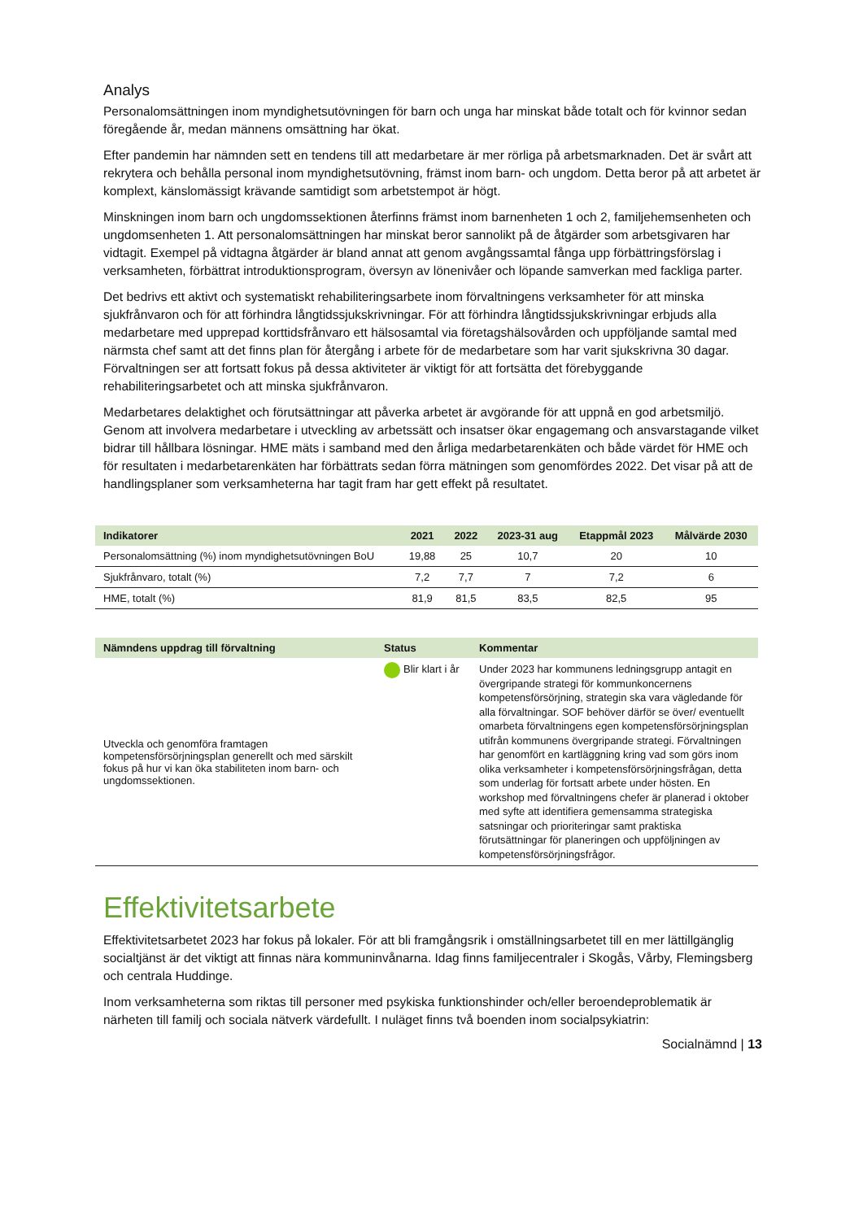Analys
Personalomsättningen inom myndighetsutövningen för barn och unga har minskat både totalt och för kvinnor sedan föregående år, medan männens omsättning har ökat.
Efter pandemin har nämnden sett en tendens till att medarbetare är mer rörliga på arbetsmarknaden. Det är svårt att rekrytera och behålla personal inom myndighetsutövning, främst inom barn- och ungdom. Detta beror på att arbetet är komplext, känslomässigt krävande samtidigt som arbetstempot är högt.
Minskningen inom barn och ungdomssektionen återfinns främst inom barnenheten 1 och 2, familjehemsenheten och ungdomsenheten 1. Att personalomsättningen har minskat beror sannolikt på de åtgärder som arbetsgivaren har vidtagit. Exempel på vidtagna åtgärder är bland annat att genom avgångssamtal fånga upp förbättringsförslag i verksamheten, förbättrat introduktionsprogram, översyn av lönenivåer och löpande samverkan med fackliga parter.
Det bedrivs ett aktivt och systematiskt rehabiliteringsarbete inom förvaltningens verksamheter för att minska sjukfrånvaron och för att förhindra långtidssjukskrivningar. För att förhindra långtidssjukskrivningar erbjuds alla medarbetare med upprepad korttidsfrånvaro ett hälsosamtal via företagshälsovården och uppföljande samtal med närmsta chef samt att det finns plan för återgång i arbete för de medarbetare som har varit sjukskrivna 30 dagar. Förvaltningen ser att fortsatt fokus på dessa aktiviteter är viktigt för att fortsätta det förebyggande rehabiliteringsarbetet och att minska sjukfrånvaron.
Medarbetares delaktighet och förutsättningar att påverka arbetet är avgörande för att uppnå en god arbetsmiljö. Genom att involvera medarbetare i utveckling av arbetssätt och insatser ökar engagemang och ansvarstagande vilket bidrar till hållbara lösningar. HME mäts i samband med den årliga medarbetarenkäten och både värdet för HME och för resultaten i medarbetarenkäten har förbättrats sedan förra mätningen som genomfördes 2022. Det visar på att de handlingsplaner som verksamheterna har tagit fram har gett effekt på resultatet.
| Indikatorer | 2021 | 2022 | 2023-31 aug | Etappmål 2023 | Målvärde 2030 |
| --- | --- | --- | --- | --- | --- |
| Personalomsättning (%) inom myndighetsutövningen BoU | 19,88 | 25 | 10,7 | 20 | 10 |
| Sjukfrånvaro, totalt (%) | 7,2 | 7,7 | 7 | 7,2 | 6 |
| HME, totalt (%) | 81,9 | 81,5 | 83,5 | 82,5 | 95 |
| Nämndens uppdrag till förvaltning | Status | Kommentar |
| --- | --- | --- |
| Utveckla och genomföra framtagen kompetensförsörjningsplan generellt och med särskilt fokus på hur vi kan öka stabiliteten inom barn- och ungdomssektionen. | Blir klart i år | Under 2023 har kommunens ledningsgrupp antagit en övergripande strategi för kommunkoncernens kompetensförsörjning, strategin ska vara vägledande för alla förvaltningar. SOF behöver därför se över/ eventuellt omarbeta förvaltningens egen kompetensförsörjningsplan utifrån kommunens övergripande strategi. Förvaltningen har genomfört en kartläggning kring vad som görs inom olika verksamheter i kompetensförsörjningsfrågan, detta som underlag för fortsatt arbete under hösten. En workshop med förvaltningens chefer är planerad i oktober med syfte att identifiera gemensamma strategiska satsningar och prioriteringar samt praktiska förutsättningar för planeringen och uppföljningen av kompetensförsörjningsfrågor. |
Effektivitetsarbete
Effektivitetsarbetet 2023 har fokus på lokaler. För att bli framgångsrik i omställningsarbetet till en mer lättillgänglig socialtjänst är det viktigt att finnas nära kommuninvånarna. Idag finns familjecentraler i Skogås, Vårby, Flemingsberg och centrala Huddinge.
Inom verksamheterna som riktas till personer med psykiska funktionshinder och/eller beroendeproblematik är närheten till familj och sociala nätverk värdefullt. I nuläget finns två boenden inom socialpsykiatrin:
Socialnämnd | 13